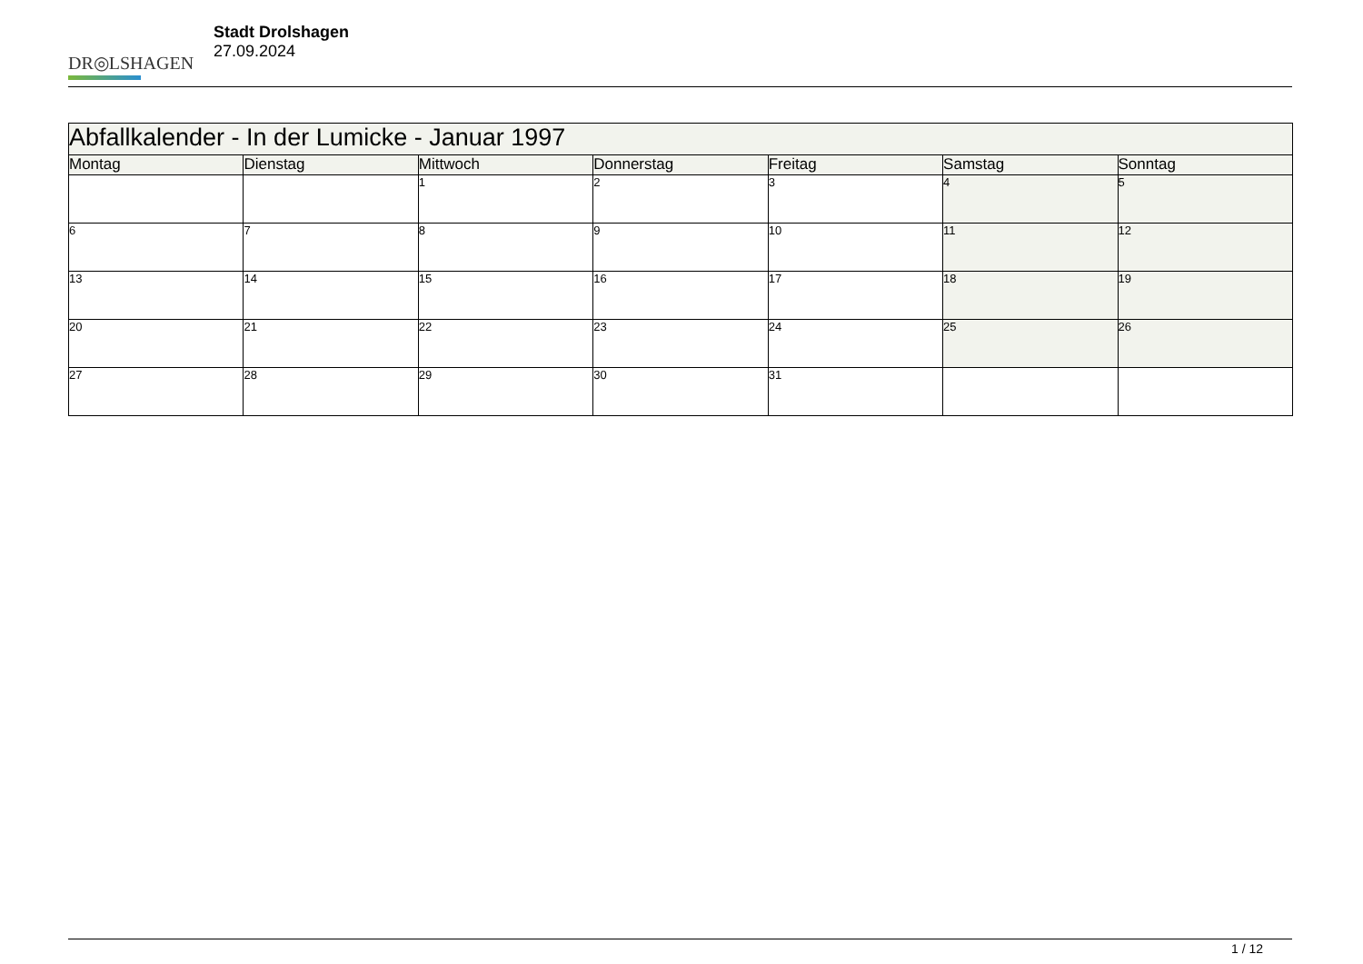DR◎LSHAGEN
Stadt Drolshagen
27.09.2024
| Abfallkalender - In der Lumicke - Januar 1997 | | | | | | |
| --- | --- | --- | --- | --- | --- | --- |
| Montag | Dienstag | Mittwoch | Donnerstag | Freitag | Samstag | Sonntag |
| | | 1 | 2 | 3 | 4 | 5 |
| 6 | 7 | 8 | 9 | 10 | 11 | 12 |
| 13 | 14 | 15 | 16 | 17 | 18 | 19 |
| 20 | 21 | 22 | 23 | 24 | 25 | 26 |
| 27 | 28 | 29 | 30 | 31 | | |
1 / 12